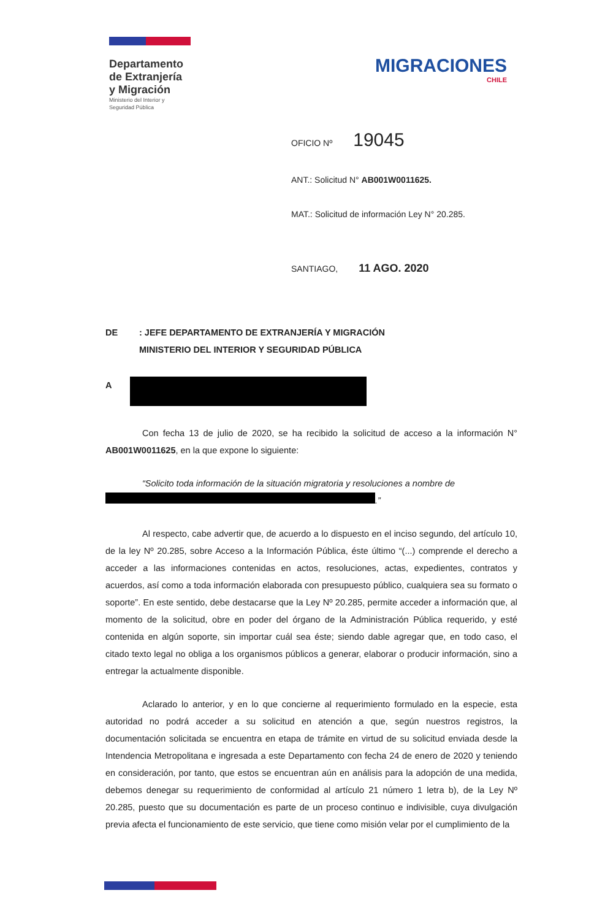Departamento
de Extranjería
y Migración
Ministerio del Interior y
Seguridad Pública
MIGRACIONES
CHILE
OFICIO Nº 19045
ANT.: Solicitud N° AB001W0011625.
MAT.: Solicitud de información Ley N° 20.285.
SANTIAGO, 11 AGO. 2020
DE : JEFE DEPARTAMENTO DE EXTRANJERÍA Y MIGRACIÓN
MINISTERIO DEL INTERIOR Y SEGURIDAD PÚBLICA
A
Con fecha 13 de julio de 2020, se ha recibido la solicitud de acceso a la información N° AB001W0011625, en la que expone lo siguiente:
“Solicito toda información de la situación migratoria y resoluciones a nombre de
.”
Al respecto, cabe advertir que, de acuerdo a lo dispuesto en el inciso segundo, del artículo 10, de la ley Nº 20.285, sobre Acceso a la Información Pública, éste último “(...) comprende el derecho a acceder a las informaciones contenidas en actos, resoluciones, actas, expedientes, contratos y acuerdos, así como a toda información elaborada con presupuesto público, cualquiera sea su formato o soporte”. En este sentido, debe destacarse que la Ley Nº 20.285, permite acceder a información que, al momento de la solicitud, obre en poder del órgano de la Administración Pública requerido, y esté contenida en algún soporte, sin importar cuál sea éste; siendo dable agregar que, en todo caso, el citado texto legal no obliga a los organismos públicos a generar, elaborar o producir información, sino a entregar la actualmente disponible.
Aclarado lo anterior, y en lo que concierne al requerimiento formulado en la especie, esta autoridad no podrá acceder a su solicitud en atención a que, según nuestros registros, la documentación solicitada se encuentra en etapa de trámite en virtud de su solicitud enviada desde la Intendencia Metropolitana e ingresada a este Departamento con fecha 24 de enero de 2020 y teniendo en consideración, por tanto, que estos se encuentran aún en análisis para la adopción de una medida, debemos denegar su requerimiento de conformidad al artículo 21 número 1 letra b), de la Ley Nº 20.285, puesto que su documentación es parte de un proceso continuo e indivisible, cuya divulgación previa afecta el funcionamiento de este servicio, que tiene como misión velar por el cumplimiento de la